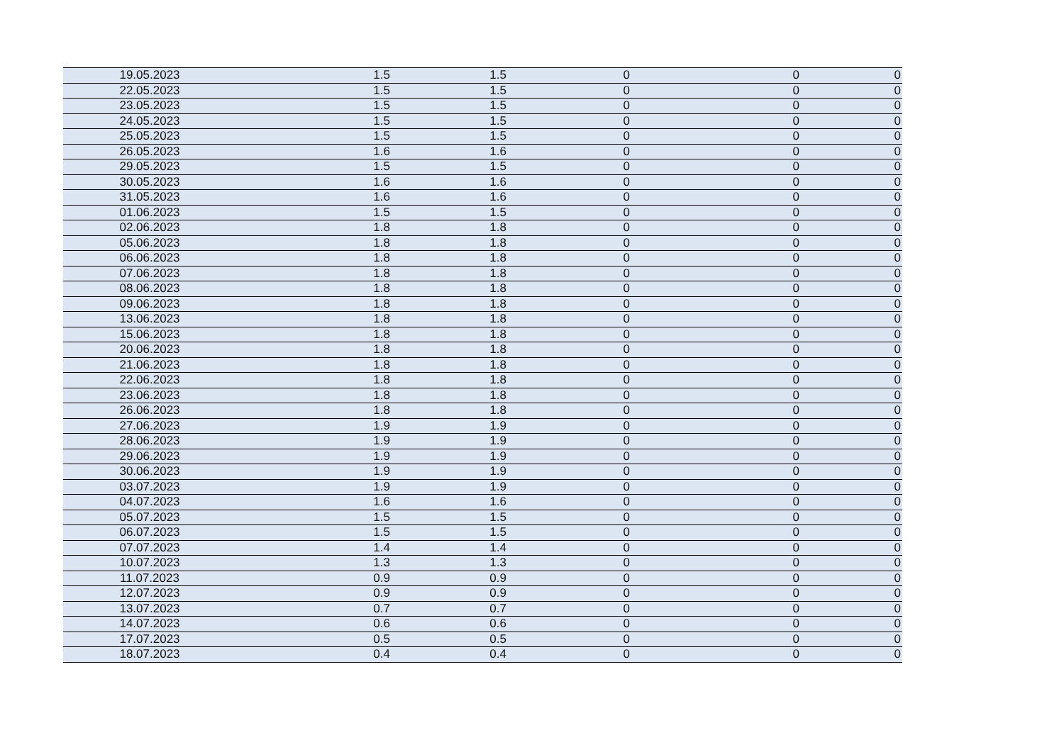| 19.05.2023 | 1.5 | 1.5 | 0 | 0 | 0 |
| 22.05.2023 | 1.5 | 1.5 | 0 | 0 | 0 |
| 23.05.2023 | 1.5 | 1.5 | 0 | 0 | 0 |
| 24.05.2023 | 1.5 | 1.5 | 0 | 0 | 0 |
| 25.05.2023 | 1.5 | 1.5 | 0 | 0 | 0 |
| 26.05.2023 | 1.6 | 1.6 | 0 | 0 | 0 |
| 29.05.2023 | 1.5 | 1.5 | 0 | 0 | 0 |
| 30.05.2023 | 1.6 | 1.6 | 0 | 0 | 0 |
| 31.05.2023 | 1.6 | 1.6 | 0 | 0 | 0 |
| 01.06.2023 | 1.5 | 1.5 | 0 | 0 | 0 |
| 02.06.2023 | 1.8 | 1.8 | 0 | 0 | 0 |
| 05.06.2023 | 1.8 | 1.8 | 0 | 0 | 0 |
| 06.06.2023 | 1.8 | 1.8 | 0 | 0 | 0 |
| 07.06.2023 | 1.8 | 1.8 | 0 | 0 | 0 |
| 08.06.2023 | 1.8 | 1.8 | 0 | 0 | 0 |
| 09.06.2023 | 1.8 | 1.8 | 0 | 0 | 0 |
| 13.06.2023 | 1.8 | 1.8 | 0 | 0 | 0 |
| 15.06.2023 | 1.8 | 1.8 | 0 | 0 | 0 |
| 20.06.2023 | 1.8 | 1.8 | 0 | 0 | 0 |
| 21.06.2023 | 1.8 | 1.8 | 0 | 0 | 0 |
| 22.06.2023 | 1.8 | 1.8 | 0 | 0 | 0 |
| 23.06.2023 | 1.8 | 1.8 | 0 | 0 | 0 |
| 26.06.2023 | 1.8 | 1.8 | 0 | 0 | 0 |
| 27.06.2023 | 1.9 | 1.9 | 0 | 0 | 0 |
| 28.06.2023 | 1.9 | 1.9 | 0 | 0 | 0 |
| 29.06.2023 | 1.9 | 1.9 | 0 | 0 | 0 |
| 30.06.2023 | 1.9 | 1.9 | 0 | 0 | 0 |
| 03.07.2023 | 1.9 | 1.9 | 0 | 0 | 0 |
| 04.07.2023 | 1.6 | 1.6 | 0 | 0 | 0 |
| 05.07.2023 | 1.5 | 1.5 | 0 | 0 | 0 |
| 06.07.2023 | 1.5 | 1.5 | 0 | 0 | 0 |
| 07.07.2023 | 1.4 | 1.4 | 0 | 0 | 0 |
| 10.07.2023 | 1.3 | 1.3 | 0 | 0 | 0 |
| 11.07.2023 | 0.9 | 0.9 | 0 | 0 | 0 |
| 12.07.2023 | 0.9 | 0.9 | 0 | 0 | 0 |
| 13.07.2023 | 0.7 | 0.7 | 0 | 0 | 0 |
| 14.07.2023 | 0.6 | 0.6 | 0 | 0 | 0 |
| 17.07.2023 | 0.5 | 0.5 | 0 | 0 | 0 |
| 18.07.2023 | 0.4 | 0.4 | 0 | 0 | 0 |